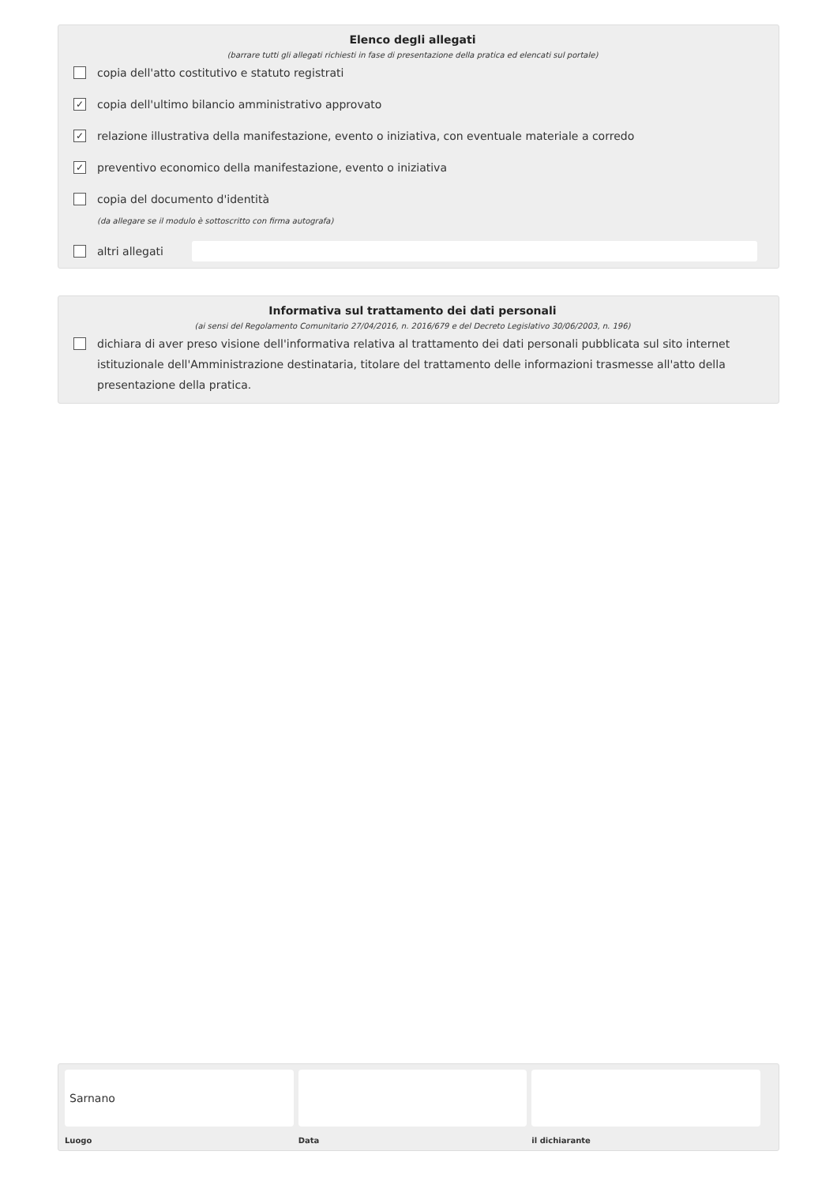Elenco degli allegati
(barrare tutti gli allegati richiesti in fase di presentazione della pratica ed elencati sul portale)
copia dell'atto costitutivo e statuto registrati
✓ copia dell'ultimo bilancio amministrativo approvato
✓ relazione illustrativa della manifestazione, evento o iniziativa, con eventuale materiale a corredo
✓ preventivo economico della manifestazione, evento o iniziativa
copia del documento d'identità
(da allegare se il modulo è sottoscritto con firma autografa)
altri allegati
Informativa sul trattamento dei dati personali
(ai sensi del Regolamento Comunitario 27/04/2016, n. 2016/679 e del Decreto Legislativo 30/06/2003, n. 196)
dichiara di aver preso visione dell'informativa relativa al trattamento dei dati personali pubblicata sul sito internet istituzionale dell'Amministrazione destinataria, titolare del trattamento delle informazioni trasmesse all'atto della presentazione della pratica.
Sarnano
Luogo
Data il dichiarante